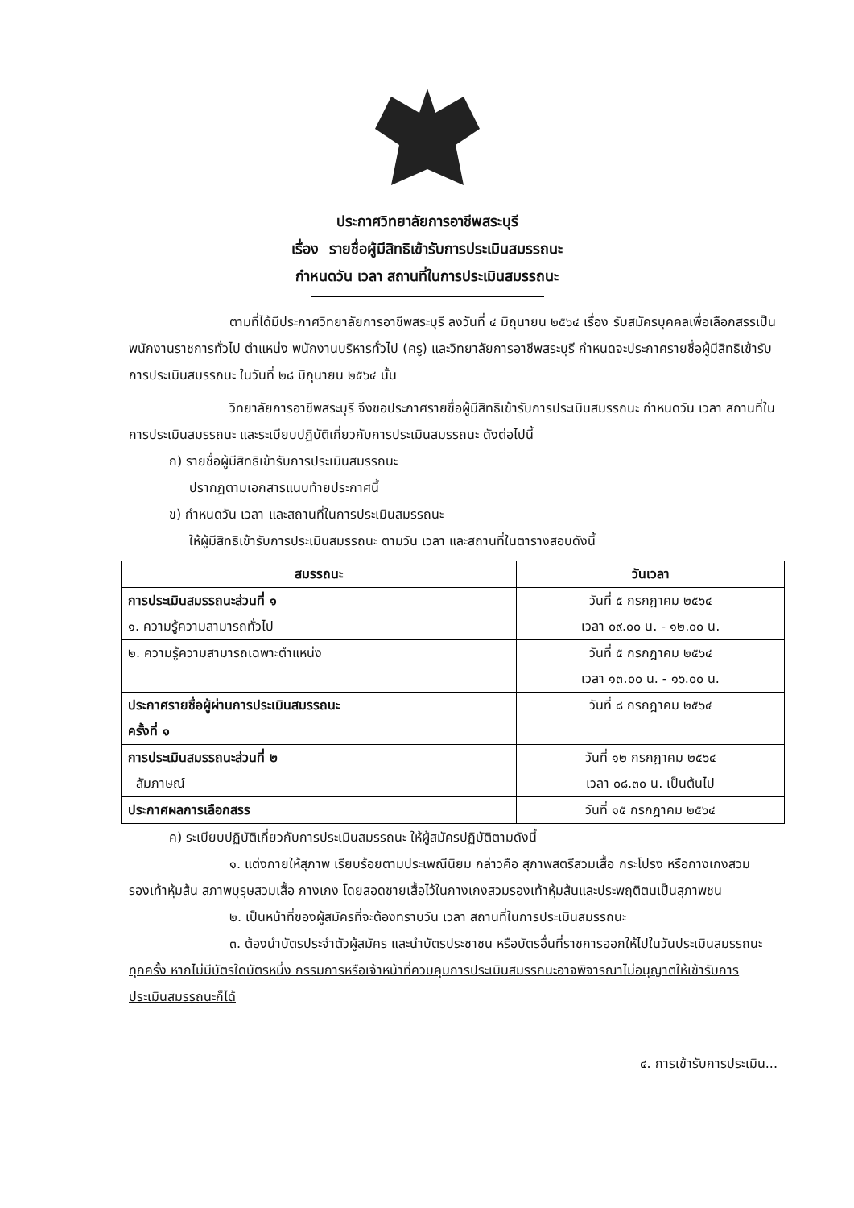ประกาศวิทยาลัยการอาชีพสระบุรี
เรื่อง รายชื่อผู้มีสิทธิเข้ารับการประเมินสมรรถนะ
กำหนดวัน เวลา สถานที่ในการประเมินสมรรถนะ
ตามที่ได้มีประกาศวิทยาลัยการอาชีพสระบุรี ลงวันที่ ๔ มิถุนายน ๒๕๖๔ เรื่อง รับสมัครบุคคลเพื่อเลือกสรรเป็นพนักงานราชการทั่วไป ตำแหน่ง พนักงานบริหารทั่วไป (ครู) และวิทยาลัยการอาชีพสระบุรี กำหนดจะประกาศรายชื่อผู้มีสิทธิเข้ารับการประเมินสมรรถนะ ในวันที่ ๒๘ มิถุนายน ๒๕๖๔ นั้น
วิทยาลัยการอาชีพสระบุรี จึงขอประกาศรายชื่อผู้มีสิทธิเข้ารับการประเมินสมรรถนะ กำหนดวัน เวลา สถานที่ในการประเมินสมรรถนะ และระเบียบปฏิบัติเกี่ยวกับการประเมินสมรรถนะ ดังต่อไปนี้
ก) รายชื่อผู้มีสิทธิเข้ารับการประเมินสมรรถนะ
ปรากฏตามเอกสารแนบท้ายประกาศนี้
ข) กำหนดวัน เวลา และสถานที่ในการประเมินสมรรถนะ
ให้ผู้มีสิทธิเข้ารับการประเมินสมรรถนะ ตามวัน เวลา และสถานที่ในตารางสอบดังนี้
| สมรรถนะ | วันเวลา |
| --- | --- |
| การประเมินสมรรถนะส่วนที่ ๑ ๑. ความรู้ความสามารถทั่วไป | วันที่ ๕ กรกฎาคม ๒๕๖๔ เวลา ๐๙.๐๐ น. - ๑๒.๐๐ น. |
| ๒. ความรู้ความสามารถเฉพาะตำแหน่ง | วันที่ ๕ กรกฎาคม ๒๕๖๔ เวลา ๑๓.๐๐ น. - ๑๖.๐๐ น. |
| ประกาศรายชื่อผู้ผ่านการประเมินสมรรถนะ ครั้งที่ ๑ | วันที่ ๘ กรกฎาคม ๒๕๖๔ |
| การประเมินสมรรถนะส่วนที่ ๒ สัมภาษณ์ | วันที่ ๑๒ กรกฎาคม ๒๕๖๔ เวลา ๐๘.๓๐ น. เป็นต้นไป |
| ประกาศผลการเลือกสรร | วันที่ ๑๕ กรกฎาคม ๒๕๖๔ |
ค) ระเบียบปฏิบัติเกี่ยวกับการประเมินสมรรถนะ ให้ผู้สมัครปฏิบัติตามดังนี้
๑. แต่งกายให้สุภาพ เรียบร้อยตามประเพณีนิยม กล่าวคือ สุภาพสตรีสวมเสื้อ กระโปรง หรือกางเกงสวมรองเท้าหุ้มส้น สภาพบุรุษสวมเสื้อ กางเกง โดยสอดชายเสื้อไว้ในกางเกงสวมรองเท้าหุ้มส้นและประพฤติตนเป็นสุภาพชน
๒. เป็นหน้าที่ของผู้สมัครที่จะต้องทราบวัน เวลา สถานที่ในการประเมินสมรรถนะ
๓. ต้องนำบัตรประจำตัวผู้สมัคร และนำบัตรประชาชน หรือบัตรอื่นที่ราชการออกให้ไปในวันประเมินสมรรถนะทุกครั้ง หากไม่มีบัตรใดบัตรหนึ่ง กรรมการหรือเจ้าหน้าที่ควบคุมการประเมินสมรรถนะอาจพิจารณาไม่อนุญาตให้เข้ารับการประเมินสมรรถนะก็ได้
๔. การเข้ารับการประเมิน...